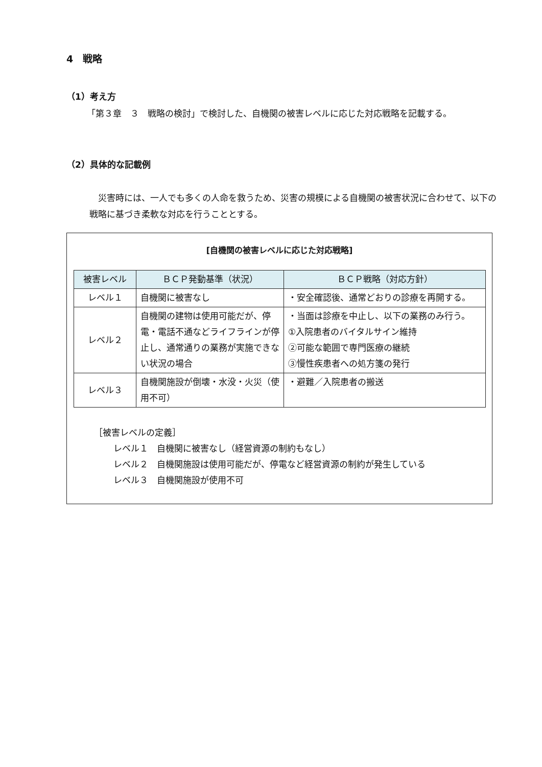4　戦略
（1）考え方
「第３章　３　戦略の検討」で検討した、自機関の被害レベルに応じた対応戦略を記載する。
（2）具体的な記載例
災害時には、一人でも多くの人命を救うため、災害の規模による自機関の被害状況に合わせて、以下の戦略に基づき柔軟な対応を行うこととする。
[自機関の被害レベルに応じた対応戦略]
| 被害レベル | ＢＣＰ発動基準（状況） | ＢＣＰ戦略（対応方針） |
| --- | --- | --- |
| レベル１ | 自機関に被害なし | ・安全確認後、通常どおりの診療を再開する。 |
| レベル２ | 自機関の建物は使用可能だが、停電・電話不通などライフラインが停止し、通常通りの業務が実施できない状況の場合 | ・当面は診療を中止し、以下の業務のみ行う。 ①入院患者のバイタルサイン維持 ②可能な範囲で専門医療の継続 ③慢性疾患者への処方箋の発行 |
| レベル３ | 自機関施設が倒壊・水没・火災（使用不可） | ・避難／入院患者の搬送 |
［被害レベルの定義］
レベル１　自機関に被害なし（経営資源の制約もなし）
レベル２　自機関施設は使用可能だが、停電など経営資源の制約が発生している
レベル３　自機関施設が使用不可